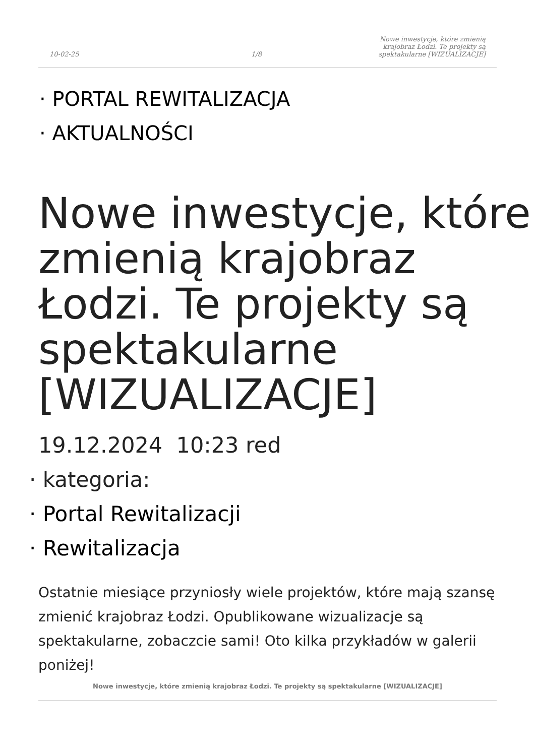10-02-25
1/8
Nowe inwestycje, które zmienią
krajobraz Łodzi. Te projekty są
spektakularne [WIZUALIZACJE]
· PORTAL REWITALIZACJA
· AKTUALNOŚCI
Nowe inwestycje, które zmienią krajobraz Łodzi. Te projekty są spektakularne [WIZUALIZACJE]
19.12.2024 10:23 red
· kategoria:
· Portal Rewitalizacji
· Rewitalizacja
Ostatnie miesiące przyniosły wiele projektów, które mają szansę zmienić krajobraz Łodzi. Opublikowane wizualizacje są spektakularne, zobaczcie sami! Oto kilka przykładów w galerii poniżej!
Nowe inwestycje, które zmienią krajobraz Łodzi. Te projekty są spektakularne [WIZUALIZACJE]